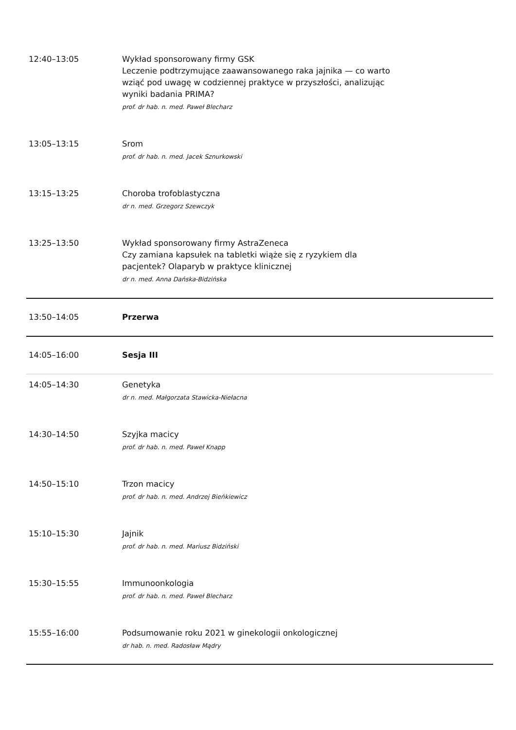| 12:40–13:05 | Wykład sponsorowany firmy GSK Leczenie podtrzymujące zaawansowanego raka jajnika — co warto wziąć pod uwagę w codziennej praktyce w przyszłości, analizując wyniki badania PRIMA? prof. dr hab. n. med. Paweł Blecharz |
| 13:05–13:15 | Srom prof. dr hab. n. med. Jacek Sznurkowski |
| 13:15–13:25 | Choroba trofoblastyczna dr n. med. Grzegorz Szewczyk |
| 13:25–13:50 | Wykład sponsorowany firmy AstraZeneca Czy zamiana kapsułek na tabletki wiąże się z ryzykiem dla pacjentek? Olaparyb w praktyce klinicznej dr n. med. Anna Dańska-Bidzińska |
| 13:50–14:05 | Przerwa |
| 14:05–16:00 | Sesja III |
| 14:05–14:30 | Genetyka dr n. med. Małgorzata Stawicka-Niełacna |
| 14:30–14:50 | Szyjka macicy prof. dr hab. n. med. Paweł Knapp |
| 14:50–15:10 | Trzon macicy prof. dr hab. n. med. Andrzej Bieńkiewicz |
| 15:10–15:30 | Jajnik prof. dr hab. n. med. Mariusz Bidziński |
| 15:30–15:55 | Immunoonkologia prof. dr hab. n. med. Paweł Blecharz |
| 15:55–16:00 | Podsumowanie roku 2021 w ginekologii onkologicznej dr hab. n. med. Radosław Mądry |